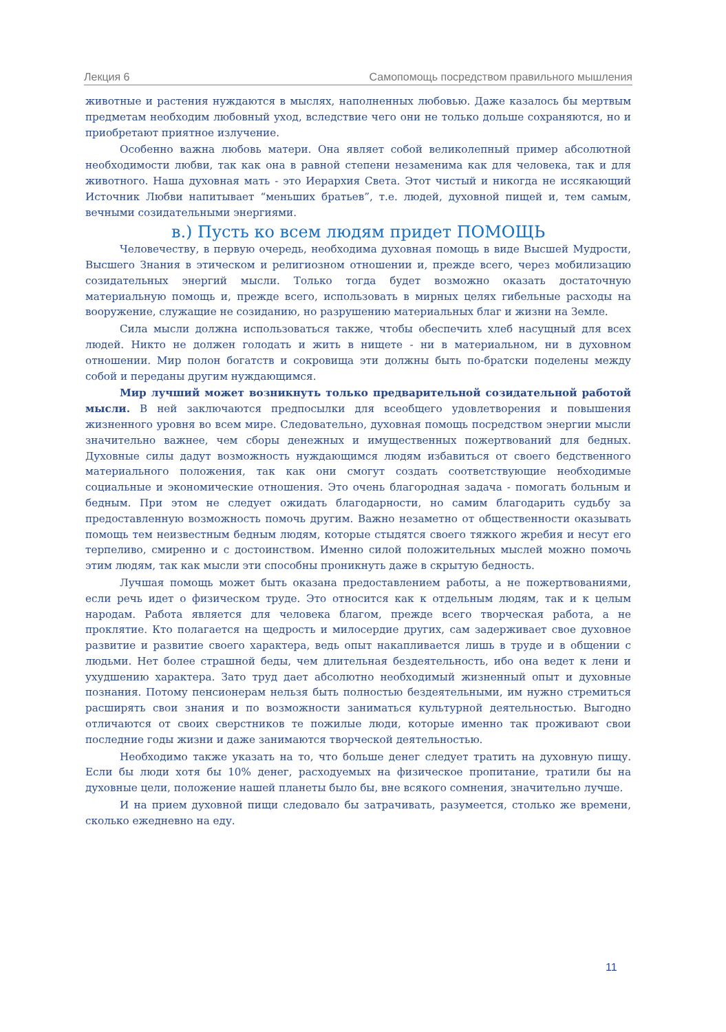Лекция 6 Самопомощь посредством правильного мышления
животные и растения нуждаются в мыслях, наполненных любовью. Даже казалось бы мертвым предметам необходим любовный уход, вследствие чего они не только дольше сохраняются, но и приобретают приятное излучение.
Особенно важна любовь матери. Она являет собой великолепный пример абсолютной необходимости любви, так как она в равной степени незаменима как для человека, так и для животного. Наша духовная мать - это Иерархия Света. Этот чистый и никогда не иссякающий Источник Любви напитывает “меньших братьев”, т.е. людей, духовной пищей и, тем самым, вечными созидательными энергиями.
в.) Пусть ко всем людям придет ПОМОЩЬ
Человечеству, в первую очередь, необходима духовная помощь в виде Высшей Мудрости, Высшего Знания в этическом и религиозном отношении и, прежде всего, через мобилизацию созидательных энергий мысли. Только тогда будет возможно оказать достаточную материальную помощь и, прежде всего, использовать в мирных целях гибельные расходы на вооружение, служащие не созиданию, но разрушению материальных благ и жизни на Земле.
Сила мысли должна использоваться также, чтобы обеспечить хлеб насущный для всех людей. Никто не должен голодать и жить в нищете - ни в материальном, ни в духовном отношении. Мир полон богатств и сокровища эти должны быть по-братски поделены между собой и переданы другим нуждающимся.
Мир лучший может возникнуть только предварительной созидательной работой мысли. В ней заключаются предпосылки для всеобщего удовлетворения и повышения жизненного уровня во всем мире. Следовательно, духовная помощь посредством энергии мысли значительно важнее, чем сборы денежных и имущественных пожертвований для бедных. Духовные силы дадут возможность нуждающимся людям избавиться от своего бедственного материального положения, так как они смогут создать соответствующие необходимые социальные и экономические отношения. Это очень благородная задача - помогать больным и бедным. При этом не следует ожидать благодарности, но самим благодарить судьбу за предоставленную возможность помочь другим. Важно незаметно от общественности оказывать помощь тем неизвестным бедным людям, которые стыдятся своего тяжкого жребия и несут его терпеливо, смиренно и с достоинством. Именно силой положительных мыслей можно помочь этим людям, так как мысли эти способны проникнуть даже в скрытую бедность.
Лучшая помощь может быть оказана предоставлением работы, а не пожертвованиями, если речь идет о физическом труде. Это относится как к отдельным людям, так и к целым народам. Работа является для человека благом, прежде всего творческая работа, а не проклятие. Кто полагается на щедрость и милосердие других, сам задерживает свое духовное развитие и развитие своего характера, ведь опыт накапливается лишь в труде и в общении с людьми. Нет более страшной беды, чем длительная бездеятельность, ибо она ведет к лени и ухудшению характера. Зато труд дает абсолютно необходимый жизненный опыт и духовные познания. Потому пенсионерам нельзя быть полностью бездеятельными, им нужно стремиться расширять свои знания и по возможности заниматься культурной деятельностью. Выгодно отличаются от своих сверстников те пожилые люди, которые именно так проживают свои последние годы жизни и даже занимаются творческой деятельностью.
Необходимо также указать на то, что больше денег следует тратить на духовную пищу. Если бы люди хотя бы 10% денег, расходуемых на физическое пропитание, тратили бы на духовные цели, положение нашей планеты было бы, вне всякого сомнения, значительно лучше.
И на прием духовной пищи следовало бы затрачивать, разумеется, столько же времени, сколько ежедневно на еду.
11